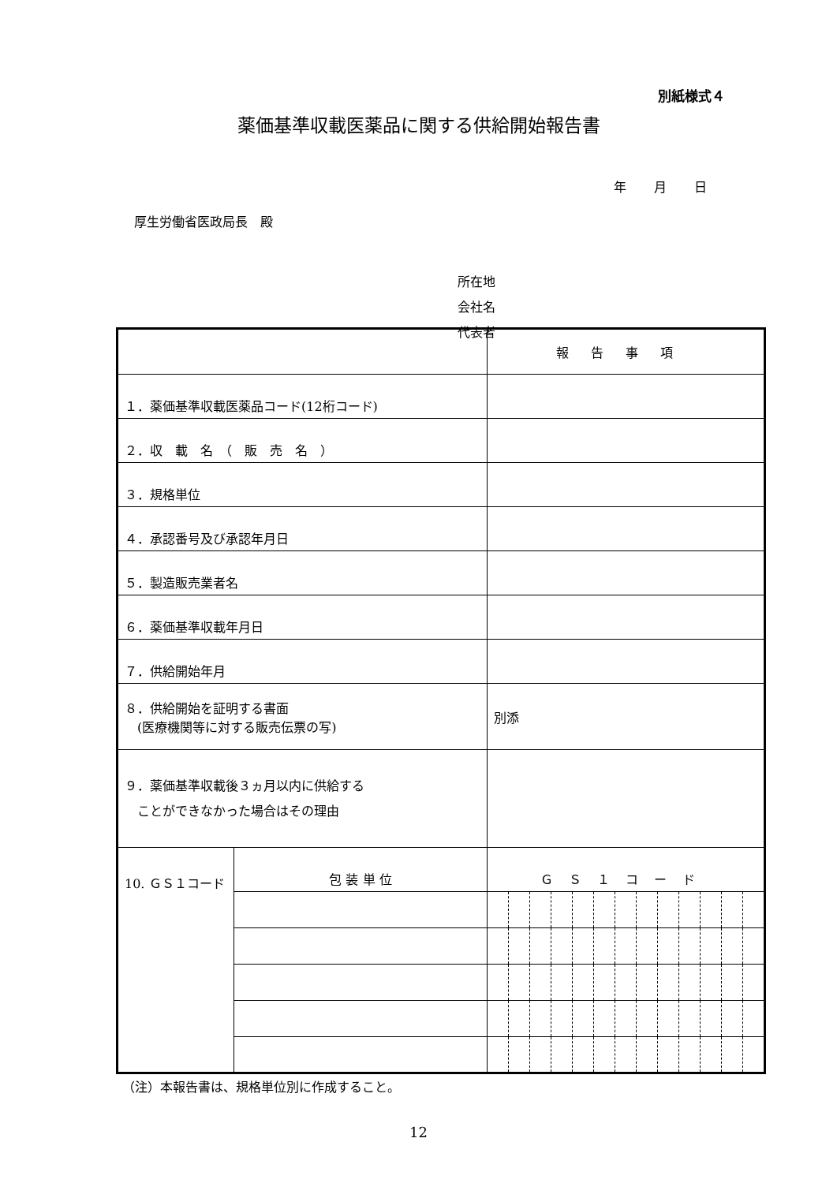別紙様式４
薬価基準収載医薬品に関する供給開始報告書
年 月 日
厚生労働省医政局長　殿
所在地
会社名
代表者
| | | 報告事項 | | | | | | | | | | | | |
| １．薬価基準収載医薬品コード(12桁コード) | | | | | | | | | | | | | | |
| ２．収 載 名 （ 販 売 名 ） | | | | | | | | | | | | | | |
| ３．規格単位 | | | | | | | | | | | | | | |
| ４．承認番号及び承認年月日 | | | | | | | | | | | | | | |
| ５．製造販売業者名 | | | | | | | | | | | | | | |
| ６．薬価基準収載年月日 | | | | | | | | | | | | | | |
| ７．供給開始年月 | | | | | | | | | | | | | | |
| ８．供給開始を証明する書面 (医療機関等に対する販売伝票の写) | | 別添 | | | | | | | | | | | | |
| ９．薬価基準収載後３ヵ月以内に供給する ことができなかった場合はその理由 | | | | | | | | | | | | | | |
| 10. ＧＳ１コード | 包 装 単 位 | ＧＳ１コード | | | | | | | | | | | | |
（注）本報告書は、規格単位別に作成すること。
12